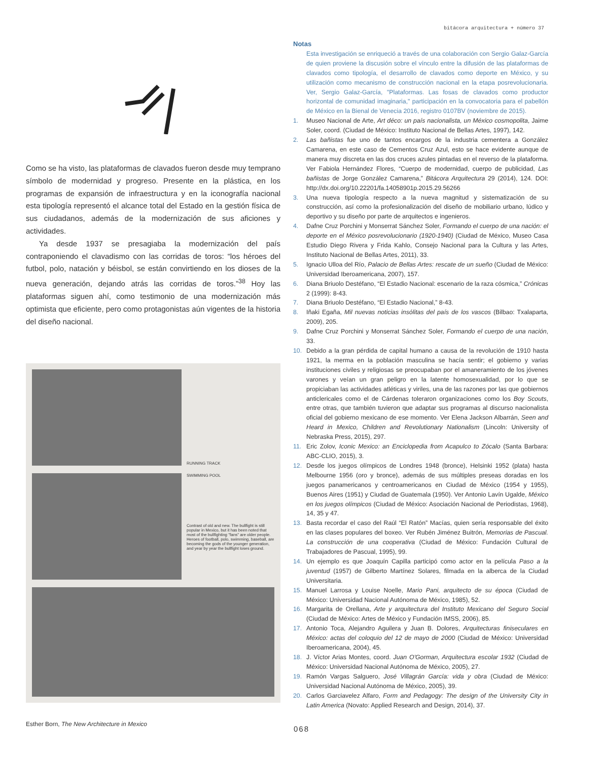bitácora arquitectura + número 37
Como se ha visto, las plataformas de clavados fueron desde muy temprano símbolo de modernidad y progreso. Presente en la plástica, en los programas de expansión de infraestructura y en la iconografía nacional esta tipología representó el alcance total del Estado en la gestión física de sus ciudadanos, además de la modernización de sus aficiones y actividades.
Ya desde 1937 se presagiaba la modernización del país contraponiendo el clavadismo con las corridas de toros: “los héroes del futbol, polo, natación y béisbol, se están convirtiendo en los dioses de la nueva generación, dejando atrás las corridas de toros.”<sup>38</sup> Hoy las plataformas siguen ahí, como testimonio de una modernización más optimista que eficiente, pero como protagonistas aún vigentes de la historia del diseño nacional.
RUNNING TRACK
SWIMMING POOL
Contrast of old and new. The bullfight is still popular in Mexico, but it has been noted that most of the bullfighting "fans" are older people. Heroes of football, polo, swimming, baseball, are becoming the gods of the younger generation, and year by year the bullfight loses ground.
Esther Born, The New Architecture in Mexico
Notas
Esta investigación se enriqueció a través de una colaboración con Sergio Galaz-García de quien proviene la discusión sobre el vínculo entre la difusión de las plataformas de clavados como tipología, el desarrollo de clavados como deporte en México, y su utilización como mecanismo de construcción nacional en la etapa posrevolucionaria. Ver, Sergio Galaz-García, "Plataformas. Las fosas de clavados como productor horizontal de comunidad imaginaria," participación en la convocatoria para el pabellón de México en la Bienal de Venecia 2016, registro 0107BV (noviembre de 2015).
1. Museo Nacional de Arte, Art déco: un país nacionalista, un México cosmopolita, Jaime Soler, coord. (Ciudad de México: Instituto Nacional de Bellas Artes, 1997), 142.
2. Las bañistas fue uno de tantos encargos de la industria cementera a González Camarena, en este caso de Cementos Cruz Azul, esto se hace evidente aunque de manera muy discreta en las dos cruces azules pintadas en el reverso de la plataforma. Ver Fabiola Hernández Flores, “Cuerpo de modernidad, cuerpo de publicidad, Las bañistas de Jorge González Camarena,” Bitácora Arquitectura 29 (2014), 124. DOI: http://dx.doi.org/10.22201/fa.14058901p.2015.29.56266
3. Una nueva tipología respecto a la nueva magnitud y sistematización de su construcción, así como la profesionalización del diseño de mobiliario urbano, lúdico y deportivo y su diseño por parte de arquitectos e ingenieros.
4. Dafne Cruz Porchini y Monserrat Sánchez Soler, Formando el cuerpo de una nación: el deporte en el México posrevolucionario (1920-1940) (Ciudad de México, Museo Casa Estudio Diego Rivera y Frida Kahlo, Consejo Nacional para la Cultura y las Artes, Instituto Nacional de Bellas Artes, 2011), 33.
5. Ignacio Ulloa del Río, Palacio de Bellas Artes: rescate de un sueño (Ciudad de México: Universidad Iberoamericana, 2007), 157.
6. Diana Briuolo Destéfano, “El Estadio Nacional: escenario de la raza cósmica,” Crónicas 2 (1999): 8-43.
7. Diana Briuolo Destéfano, “El Estadio Nacional,” 8-43.
8. Iñaki Egaña, Mil nuevas noticias insólitas del país de los vascos (Bilbao: Txalaparta, 2009), 205.
9. Dafne Cruz Porchini y Monserrat Sánchez Soler, Formando el cuerpo de una nación, 33.
10. Debido a la gran pérdida de capital humano a causa de la revolución de 1910 hasta 1921, la merma en la población masculina se hacía sentir; el gobierno y varias instituciones civiles y religiosas se preocupaban por el amaneramiento de los jóvenes varones y veían un gran peligro en la latente homosexualidad, por lo que se propiciaban las actividades atléticas y viriles, una de las razones por las que gobiernos anticlericales como el de Cárdenas toleraron organizaciones como los Boy Scouts, entre otras, que también tuvieron que adaptar sus programas al discurso nacionalista oficial del gobierno mexicano de ese momento. Ver Elena Jackson Albarrán, Seen and Heard in Mexico, Children and Revolutionary Nationalism (Lincoln: University of Nebraska Press, 2015), 297.
11. Eric Zolov, Iconic Mexico: an Enciclopedia from Acapulco to Zócalo (Santa Barbara: ABC-CLIO, 2015), 3.
12. Desde los juegos olímpicos de Londres 1948 (bronce), Helsinki 1952 (plata) hasta Melbourne 1956 (oro y bronce), además de sus múltiples preseas doradas en los juegos panamericanos y centroamericanos en Ciudad de México (1954 y 1955), Buenos Aires (1951) y Ciudad de Guatemala (1950). Ver Antonio Lavín Ugalde, México en los juegos olímpicos (Ciudad de México: Asociación Nacional de Periodistas, 1968), 14, 35 y 47.
13. Basta recordar el caso del Raúl “El Ratón” Macías, quien sería responsable del éxito en las clases populares del boxeo. Ver Rubén Jiménez Buitrón, Memorias de Pascual. La construcción de una cooperativa (Ciudad de México: Fundación Cultural de Trabajadores de Pascual, 1995), 99.
14. Un ejemplo es que Joaquín Capilla participó como actor en la película Paso a la juventud (1957) de Gilberto Martínez Solares, filmada en la alberca de la Ciudad Universitaria.
15. Manuel Larrosa y Louise Noelle, Mario Pani, arquitecto de su época (Ciudad de México: Universidad Nacional Autónoma de México, 1985), 52.
16. Margarita de Orellana, Arte y arquitectura del Instituto Mexicano del Seguro Social (Ciudad de México: Artes de México y Fundación IMSS, 2006), 85.
17. Antonio Toca, Alejandro Aguilera y Juan B. Dolores, Arquitecturas finiseculares en México: actas del coloquio del 12 de mayo de 2000 (Ciudad de México: Universidad Iberoamericana, 2004), 45.
18. J. Víctor Arias Montes, coord. Juan O'Gorman, Arquitectura escolar 1932 (Ciudad de México: Universidad Nacional Autónoma de México, 2005), 27.
19. Ramón Vargas Salguero, José Villagrán García: vida y obra (Ciudad de México: Universidad Nacional Autónoma de México, 2005), 39.
20. Carlos Garciavelez Alfaro, Form and Pedagogy: The design of the University City in Latin America (Novato: Applied Research and Design, 2014), 37.
068